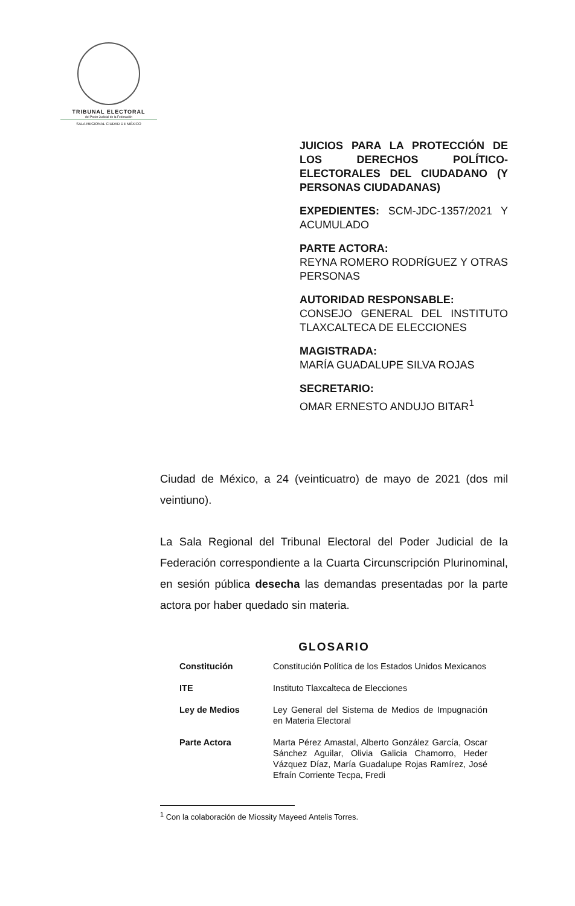TRIBUNAL ELECTORAL
del Poder Judicial de la Federación
SALA REGIONAL CIUDAD DE MÉXICO
JUICIOS PARA LA PROTECCIÓN DE LOS DERECHOS POLÍTICO-ELECTORALES DEL CIUDADANO (Y PERSONAS CIUDADANAS)
EXPEDIENTES: SCM-JDC-1357/2021 Y ACUMULADO
PARTE ACTORA:
REYNA ROMERO RODRÍGUEZ Y OTRAS PERSONAS
AUTORIDAD RESPONSABLE:
CONSEJO GENERAL DEL INSTITUTO TLAXCALTECA DE ELECCIONES
MAGISTRADA:
MARÍA GUADALUPE SILVA ROJAS
SECRETARIO:
OMAR ERNESTO ANDUJO BITAR<sup>1</sup>
Ciudad de México, a 24 (veinticuatro) de mayo de 2021 (dos mil veintiuno).
La Sala Regional del Tribunal Electoral del Poder Judicial de la Federación correspondiente a la Cuarta Circunscripción Plurinominal, en sesión pública desecha las demandas presentadas por la parte actora por haber quedado sin materia.
GLOSARIO
| Constitución | Constitución Política de los Estados Unidos Mexicanos |
| ITE | Instituto Tlaxcalteca de Elecciones |
| Ley de Medios | Ley General del Sistema de Medios de Impugnación en Materia Electoral |
| Parte Actora | Marta Pérez Amastal, Alberto González García, Oscar Sánchez Aguilar, Olivia Galicia Chamorro, Heder Vázquez Díaz, María Guadalupe Rojas Ramírez, José Efraín Corriente Tecpa, Fredi |
<sup>1</sup> Con la colaboración de Miossity Mayeed Antelis Torres.